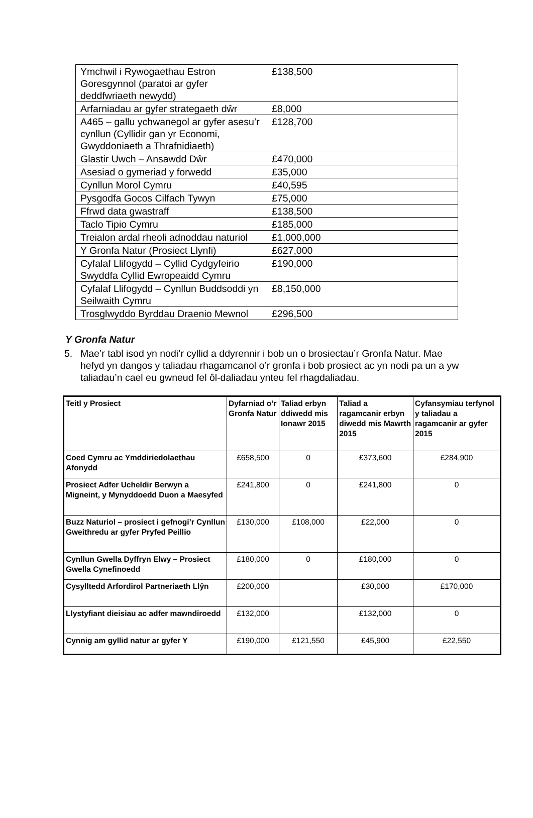| Ymchwil i Rywogaethau Estron Goresgynnol (paratoi ar gyfer deddfwriaeth newydd) | £138,500 |
| Arfarniadau ar gyfer strategaeth dŵr | £8,000 |
| A465 – gallu ychwanegol ar gyfer asesu’r cynllun (Cyllidir gan yr Economi, Gwyddoniaeth a Thrafnidiaeth) | £128,700 |
| Glastir Uwch – Ansawdd Dŵr | £470,000 |
| Asesiad o gymeriad y forwedd | £35,000 |
| Cynllun Morol Cymru | £40,595 |
| Pysgodfa Gocos Cilfach Tywyn | £75,000 |
| Ffrwd data gwastraff | £138,500 |
| Taclo Tipio Cymru | £185,000 |
| Treialon ardal rheoli adnoddau naturiol | £1,000,000 |
| Y Gronfa Natur (Prosiect Llynfi) | £627,000 |
| Cyfalaf Llifogydd – Cyllid Cydgyfeirio Swyddfa Cyllid Ewropeaidd Cymru | £190,000 |
| Cyfalaf Llifogydd – Cynllun Buddsoddi yn Seilwaith Cymru | £8,150,000 |
| Trosglwyddo Byrddau Draenio Mewnol | £296,500 |
Y Gronfa Natur
5. Mae’r tabl isod yn nodi’r cyllid a ddyrennir i bob un o brosiectau’r Gronfa Natur. Mae hefyd yn dangos y taliadau rhagamcanol o’r gronfa i bob prosiect ac yn nodi pa un a yw taliadau’n cael eu gwneud fel ôl-daliadau ynteu fel rhagdaliadau.
| Teitl y Prosiect | Dyfarniad o’r Gronfa Natur | Taliad erbyn ddiwedd mis Ionawr 2015 | Taliad a ragamcanir erbyn diwedd mis Mawrth 2015 | Cyfansymiau terfynol y taliadau a ragamcanir ar gyfer 2015 |
| --- | --- | --- | --- | --- |
| Coed Cymru ac Ymddiriedolaethau Afonydd | £658,500 | 0 | £373,600 | £284,900 |
| Prosiect Adfer Ucheldir Berwyn a Migneint, y Mynyddoedd Duon a Maesyfed | £241,800 | 0 | £241,800 | 0 |
| Buzz Naturiol – prosiect i gefnogi’r Cynllun Gweithredu ar gyfer Pryfed Peillio | £130,000 | £108,000 | £22,000 | 0 |
| Cynllun Gwella Dyffryn Elwy – Prosiect Gwella Cynefinoedd | £180,000 | 0 | £180,000 | 0 |
| Cysylltedd Arfordirol Partneriaeth Llŷn | £200,000 | | £30,000 | £170,000 |
| Llystyfiant dieisiau ac adfer mawndiroedd | £132,000 | | £132,000 | 0 |
| Cynnig am gyllid natur ar gyfer Y | £190,000 | £121,550 | £45,900 | £22,550 |